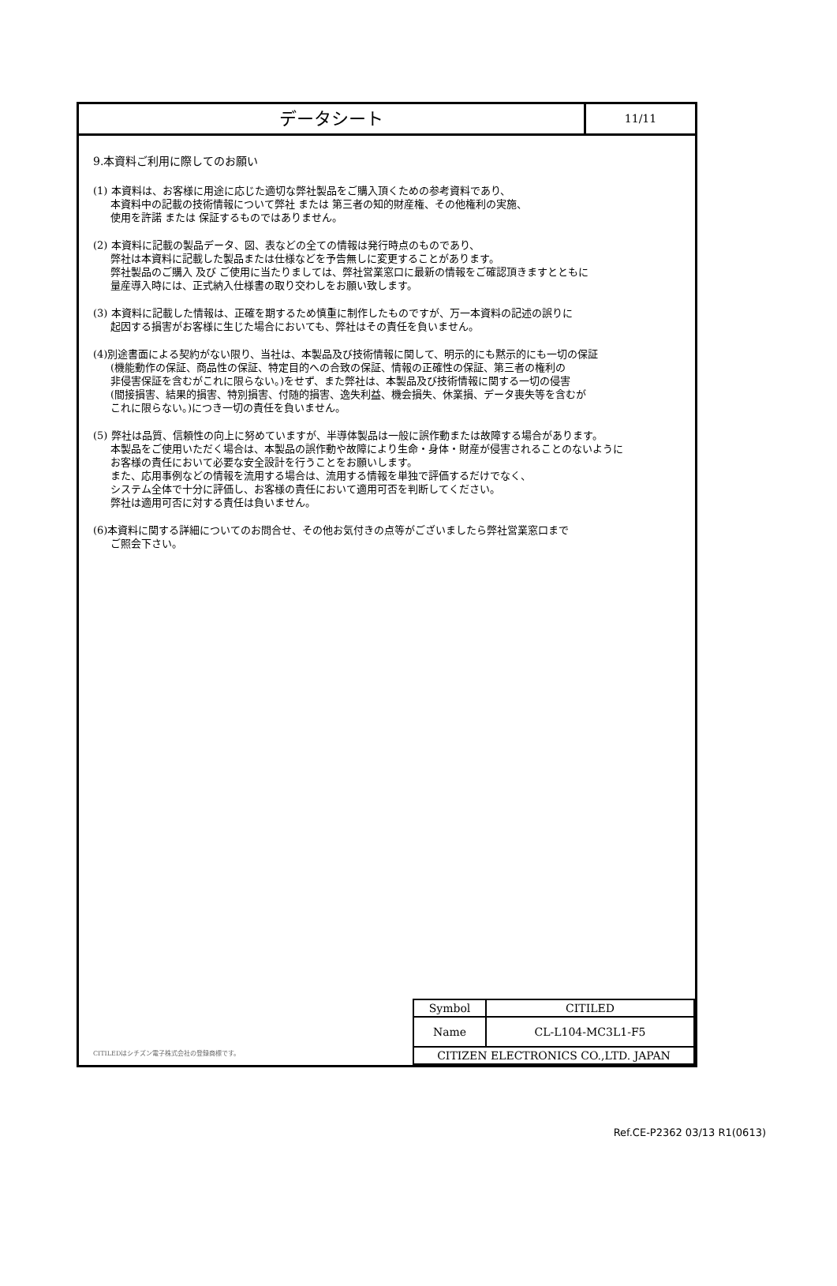データシート
11/11
9.本資料ご利用に際してのお願い
(1) 本資料は、お客様に用途に応じた適切な弊社製品をご購入頂くための参考資料であり、
本資料中の記載の技術情報について弊社 または 第三者の知的財産権、その他権利の実施、
使用を許諾 または 保証するものではありません。
(2) 本資料に記載の製品データ、図、表などの全ての情報は発行時点のものであり、
弊社は本資料に記載した製品または仕様などを予告無しに変更することがあります。
弊社製品のご購入 及び ご使用に当たりましては、弊社営業窓口に最新の情報をご確認頂きますとともに
量産導入時には、正式納入仕様書の取り交わしをお願い致します。
(3) 本資料に記載した情報は、正確を期するため慎重に制作したものですが、万一本資料の記述の誤りに
起因する損害がお客様に生じた場合においても、弊社はその責任を負いません。
(4)別途書面による契約がない限り、当社は、本製品及び技術情報に関して、明示的にも黙示的にも一切の保証
(機能動作の保証、商品性の保証、特定目的への合致の保証、情報の正確性の保証、第三者の権利の
非侵害保証を含むがこれに限らない。)をせず、また弊社は、本製品及び技術情報に関する一切の侵害
(間接損害、結果的損害、特別損害、付随的損害、逸失利益、機会損失、休業損、データ喪失等を含むが
これに限らない。)につき一切の責任を負いません。
(5) 弊社は品質、信頼性の向上に努めていますが、半導体製品は一般に誤作動または故障する場合があります。
本製品をご使用いただく場合は、本製品の誤作動や故障により生命・身体・財産が侵害されることのないように
お客様の責任において必要な安全設計を行うことをお願いします。
また、応用事例などの情報を流用する場合は、流用する情報を単独で評価するだけでなく、
システム全体で十分に評価し、お客様の責任において適用可否を判断してください。
弊社は適用可否に対する責任は負いません。
(6)本資料に関する詳細についてのお問合せ、その他お気付きの点等がございましたら弊社営業窓口まで
ご照会下さい。
CITILEDはシチズン電子株式会社の登録商標です。
| Symbol | CITILED |
| Name | CL-L104-MC3L1-F5 |
| CITIZEN ELECTRONICS CO.,LTD. JAPAN | |
Ref.CE-P2362 03/13 R1(0613)